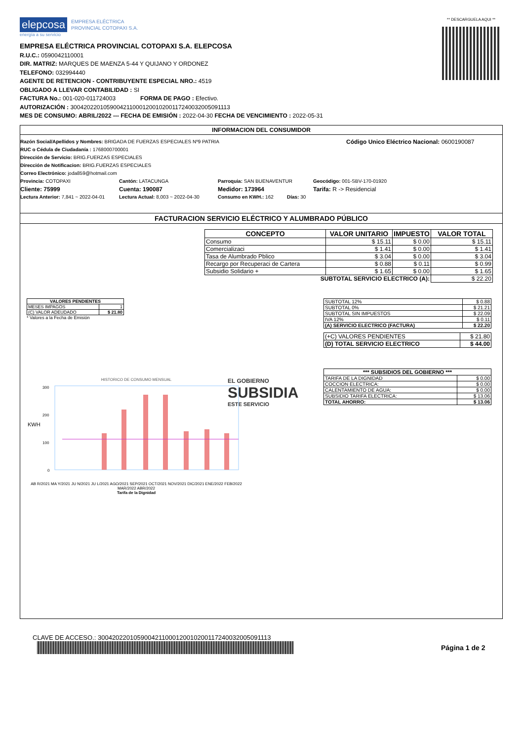elepcosa EMPRESA ELÉCTRICA
PROVINCIAL COTOPAXI S.A.
energía a su servicio
EMPRESA ELÉCTRICA PROVINCIAL COTOPAXI S.A. ELEPCOSA
R.U.C.: 0590042110001
DIR. MATRIZ: MARQUES DE MAENZA 5-44 Y QUIJANO Y ORDONEZ
TELEFONO: 032994440
AGENTE DE RETENCION - CONTRIBUYENTE ESPECIAL NRO.: 4519
OBLIGADO A LLEVAR CONTABILIDAD : SI
FACTURA No.: 001-020-011724003 FORMA DE PAGO : Efectivo.
AUTORIZACIÓN : 3004202201059004211000120010200117240032005091113
MES DE CONSUMO: ABRIL/2022 --- FECHA DE EMISIÓN : 2022-04-30 FECHA DE VENCIMIENTO : 2022-05-31
** DESCARGUELA AQUI **
INFORMACION DEL CONSUMIDOR
Código Unico Eléctrico Nacional: 0600190087
Razón Social/Apellidos y Nombres: BRIGADA DE FUERZAS ESPECIALES Nº9 PATRIA
RUC o Cédula de Ciudadanía : 1768000700001
Dirección de Servicio: BRIG.FUERZAS ESPECIALES
Dirección de Notificacion: BRIG.FUERZAS ESPECIALES
Correo Electrónico: joda859@hotmail.com
Provincia: COTOPAXI Cantón: LATACUNGA Parroquia: SAN BUENAVENTUR Geocódigo: 001-SBV-170-01920
Cliente: 75999 Cuenta: 190087 Medidor: 173964 Tarifa: R -> Residencial
Lectura Anterior: 7,841 ~ 2022-04-01 Lectura Actual: 8,003 ~ 2022-04-30 Consumo en KWH.: 162 Días: 30
FACTURACION SERVICIO ELÉCTRICO Y ALUMBRADO PÚBLICO
| CONCEPTO | VALOR UNITARIO | IMPUESTO | VALOR TOTAL |
| --- | --- | --- | --- |
| Consumo | $ 15.11 | $ 0.00 | $ 15.11 |
| Comercializaci | $ 1.41 | $ 0.00 | $ 1.41 |
| Tasa de Alumbrado Pblico | $ 3.04 | $ 0.00 | $ 3.04 |
| Recargo por Recuperaci de Cartera | $ 0.88 | $ 0.11 | $ 0.99 |
| Subsidio Solidario + | $ 1.65 | $ 0.00 | $ 1.65 |
| SUBTOTAL SERVICIO ELECTRICO (A): | | | $ 22.20 |
| VALORES PENDIENTES | |
| --- | --- |
| MESES IMPAGOS | 1 |
| (C) VALOR ADEUDADO | $ 21.80 |
* Valores a la Fecha de Emisión
| SUBTOTAL 12% | $ 0.88 |
| SUBTOTAL 0% | $ 21.21 |
| SUBTOTAL SIN IMPUESTOS | $ 22.09 |
| IVA 12% | $ 0.11 |
| (A) SERVICIO ELECTRICO (FACTURA) | $ 22.20 |
| (+C) VALORES PENDIENTES | $ 21.80 |
| (D) TOTAL SERVICIO ELECTRICO | $ 44.00 |
| *** SUBSIDIOS DEL GOBIERNO *** | |
| --- | --- |
| TARIFA DE LA DIGNIDAD | $ 0.00 |
| COCCION ELECTRICA: | $ 0.00 |
| CALENTAMIENTO DE AGUA: | $ 0.00 |
| SUBSIDIO TARIFA ELECTRICA: | $ 13.06 |
| TOTAL AHORRO: | $ 13.06 |
EL GOBIERNO
SUBSIDIA
ESTE SERVICIO
HISTORICO DE CONSUMO MENSUAL
KWH
300
200
100
0
AB R/2021 MA Y/2021 JU N/2021 JU L/2021 AGO/2021 SEP/2021 OCT/2021 NOV/2021 DIC/2021 ENE/2022 FEB/2022 MAR/2022 ABR/2022
Tarifa de la Dignidad
CLAVE DE ACCESO.: 3004202201059004211000120010200117240032005091113
Página 1 de 2